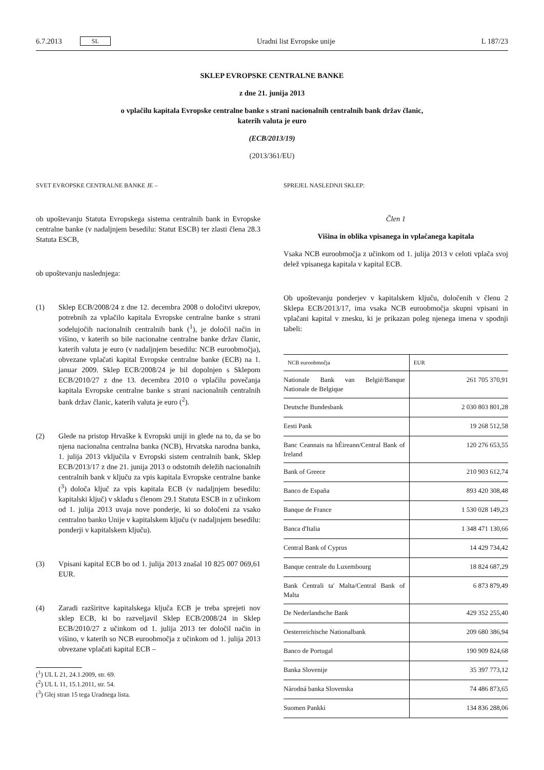6.7.2013 SL Uradni list Evropske unije L 187/23
SKLEP EVROPSKE CENTRALNE BANKE
z dne 21. junija 2013
o vplačilu kapitala Evropske centralne banke s strani nacionalnih centralnih bank držav članic,
katerih valuta je euro
(ECB/2013/19)
(2013/361/EU)
SVET EVROPSKE CENTRALNE BANKE JE –
ob upoštevanju Statuta Evropskega sistema centralnih bank in Evropske centralne banke (v nadaljnjem besedilu: Statut ESCB) ter zlasti člena 28.3 Statuta ESCB,
ob upoštevanju naslednjega:
(1) Sklep ECB/2008/24 z dne 12. decembra 2008 o določitvi ukrepov, potrebnih za vplačilo kapitala Evropske centralne banke s strani sodelujočih nacionalnih centralnih bank (<sup>1</sup>), je določil način in višino, v katerih so bile nacionalne centralne banke držav članic, katerih valuta je euro (v nadaljnjem besedilu: NCB euroobmočja), obvezane vplačati kapital Evropske centralne banke (ECB) na 1. januar 2009. Sklep ECB/2008/24 je bil dopolnjen s Sklepom ECB/2010/27 z dne 13. decembra 2010 o vplačilu povečanja kapitala Evropske centralne banke s strani nacionalnih centralnih bank držav članic, katerih valuta je euro (<sup>2</sup>).
(2) Glede na pristop Hrvaške k Evropski uniji in glede na to, da se bo njena nacionalna centralna banka (NCB), Hrvatska narodna banka, 1. julija 2013 vključila v Evropski sistem centralnih bank, Sklep ECB/2013/17 z dne 21. junija 2013 o odstotnih deležih nacionalnih centralnih bank v ključu za vpis kapitala Evropske centralne banke (<sup>3</sup>) določa ključ za vpis kapitala ECB (v nadaljnjem besedilu: kapitalski ključ) v skladu s členom 29.1 Statuta ESCB in z učinkom od 1. julija 2013 uvaja nove ponderje, ki so določeni za vsako centralno banko Unije v kapitalskem ključu (v nadaljnjem besedilu: ponderji v kapitalskem ključu).
(3) Vpisani kapital ECB bo od 1. julija 2013 znašal 10 825 007 069,61 EUR.
(4) Zaradi razširitve kapitalskega ključa ECB je treba sprejeti nov sklep ECB, ki bo razveljavil Sklep ECB/2008/24 in Sklep ECB/2010/27 z učinkom od 1. julija 2013 ter določil način in višino, v katerih so NCB euroobmočja z učinkom od 1. julija 2013 obvezane vplačati kapital ECB –
(<sup>1</sup>) UL L 21, 24.1.2009, str. 69.
(<sup>2</sup>) UL L 11, 15.1.2011, str. 54.
(<sup>3</sup>) Glej stran 15 tega Uradnega lista.
SPREJEL NASLEDNJI SKLEP:
Člen 1
Višina in oblika vpisanega in vplačanega kapitala
Vsaka NCB euroobmočja z učinkom od 1. julija 2013 v celoti vplača svoj delež vpisanega kapitala v kapital ECB.
Ob upoštevanju ponderjev v kapitalskem ključu, določenih v členu 2 Sklepa ECB/2013/17, ima vsaka NCB euroobmočja skupni vpisani in vplačani kapital v znesku, ki je prikazan poleg njenega imena v spodnji tabeli:
| NCB euroobmočja | EUR |
| --- | --- |
| Nationale Bank van België/Banque Nationale de Belgique | 261 705 370,91 |
| Deutsche Bundesbank | 2 030 803 801,28 |
| Eesti Pank | 19 268 512,58 |
| Banc Ceannais na hÉireann/Central Bank of Ireland | 120 276 653,55 |
| Bank of Greece | 210 903 612,74 |
| Banco de España | 893 420 308,48 |
| Banque de France | 1 530 028 149,23 |
| Banca d'Italia | 1 348 471 130,66 |
| Central Bank of Cyprus | 14 429 734,42 |
| Banque centrale du Luxembourg | 18 824 687,29 |
| Bank Ċentrali ta' Malta/Central Bank of Malta | 6 873 879,49 |
| De Nederlandsche Bank | 429 352 255,40 |
| Oesterreichische Nationalbank | 209 680 386,94 |
| Banco de Portugal | 190 909 824,68 |
| Banka Slovenije | 35 397 773,12 |
| Národná banka Slovenska | 74 486 873,65 |
| Suomen Pankki | 134 836 288,06 |